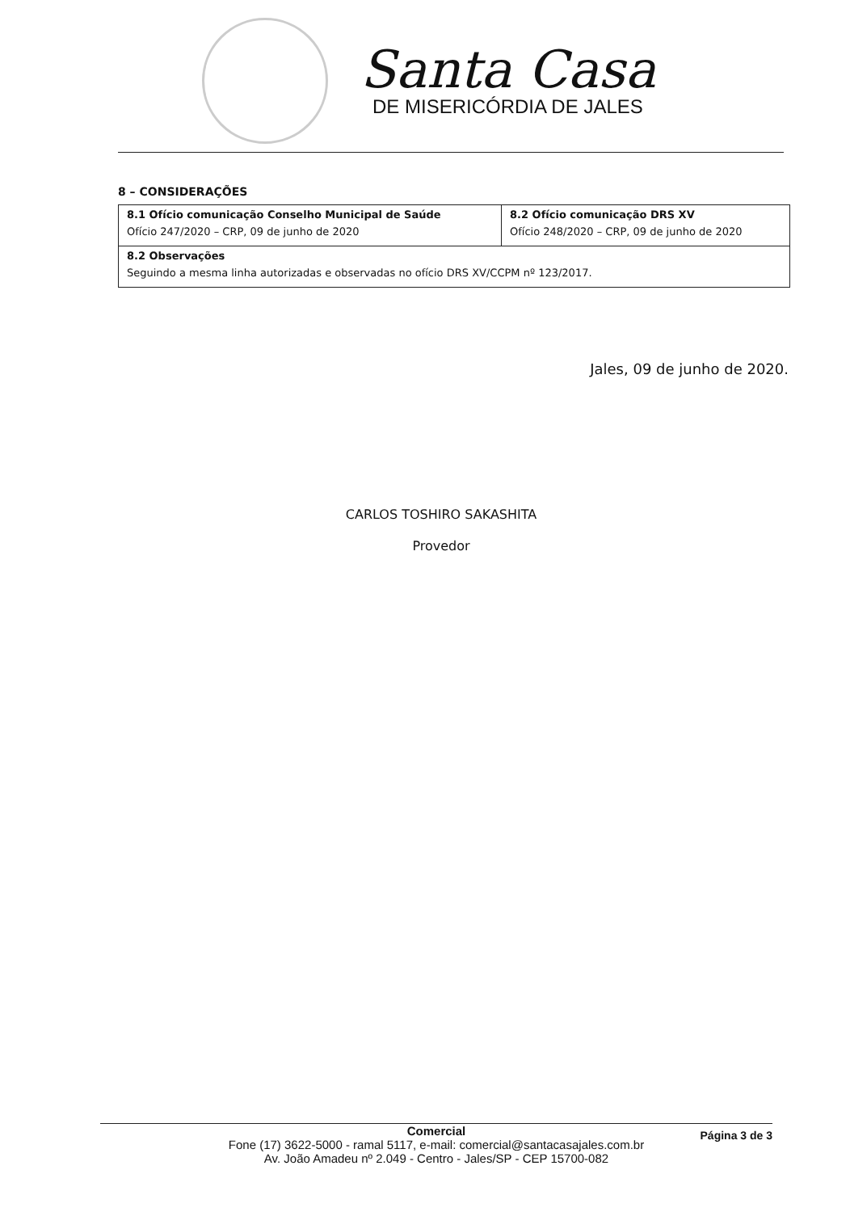Santa Casa
DE MISERICÓRDIA DE JALES
8 – CONSIDERAÇÕES
| 8.1 Ofício comunicação Conselho Municipal de Saúde Ofício 247/2020 – CRP, 09 de junho de 2020 | 8.2 Ofício comunicação DRS XV Ofício 248/2020 – CRP, 09 de junho de 2020 |
| 8.2 Observações Seguindo a mesma linha autorizadas e observadas no ofício DRS XV/CCPM nº 123/2017. | |
Jales, 09 de junho de 2020.
CARLOS TOSHIRO SAKASHITA
Provedor
Página 3 de 3
Comercial
Fone (17) 3622-5000 - ramal 5117, e-mail: comercial@santacasajales.com.br
Av. João Amadeu nº 2.049 - Centro - Jales/SP - CEP 15700-082